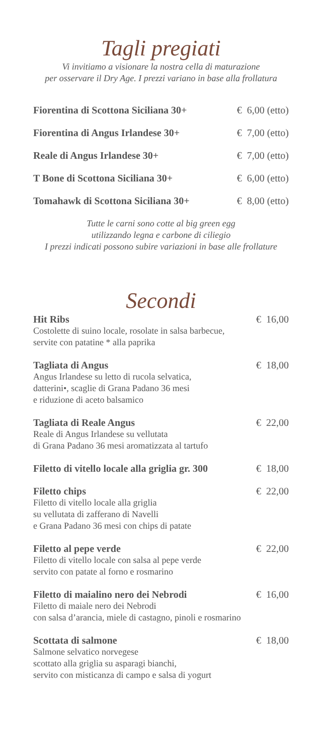Tagli pregiati
Vi invitiamo a visionare la nostra cella di maturazione
per osservare il Dry Age. I prezzi variano in base alla frollatura
Fiorentina di Scottona Siciliana 30+ € 6,00 (etto)
Fiorentina di Angus Irlandese 30+ € 7,00 (etto)
Reale di Angus Irlandese 30+ € 7,00 (etto)
T Bone di Scottona Siciliana 30+ € 6,00 (etto)
Tomahawk di Scottona Siciliana 30+ € 8,00 (etto)
Tutte le carni sono cotte al big green egg
utilizzando legna e carbone di ciliegio
I prezzi indicati possono subire variazioni in base alle frollature
Secondi
Hit Ribs € 16,00
Costolette di suino locale, rosolate in salsa barbecue,
servite con patatine * alla paprika
Tagliata di Angus € 18,00
Angus Irlandese su letto di rucola selvatica,
datterini•, scaglie di Grana Padano 36 mesi
e riduzione di aceto balsamico
Tagliata di Reale Angus € 22,00
Reale di Angus Irlandese su vellutata
di Grana Padano 36 mesi aromatizzata al tartufo
Filetto di vitello locale alla griglia gr. 300 € 18,00
Filetto chips € 22,00
Filetto di vitello locale alla griglia
su vellutata di zafferano di Navelli
e Grana Padano 36 mesi con chips di patate
Filetto al pepe verde € 22,00
Filetto di vitello locale con salsa al pepe verde
servito con patate al forno e rosmarino
Filetto di maialino nero dei Nebrodi € 16,00
Filetto di maiale nero dei Nebrodi
con salsa d’arancia, miele di castagno, pinoli e rosmarino
Scottata di salmone € 18,00
Salmone selvatico norvegese
scottato alla griglia su asparagi bianchi,
servito con misticanza di campo e salsa di yogurt